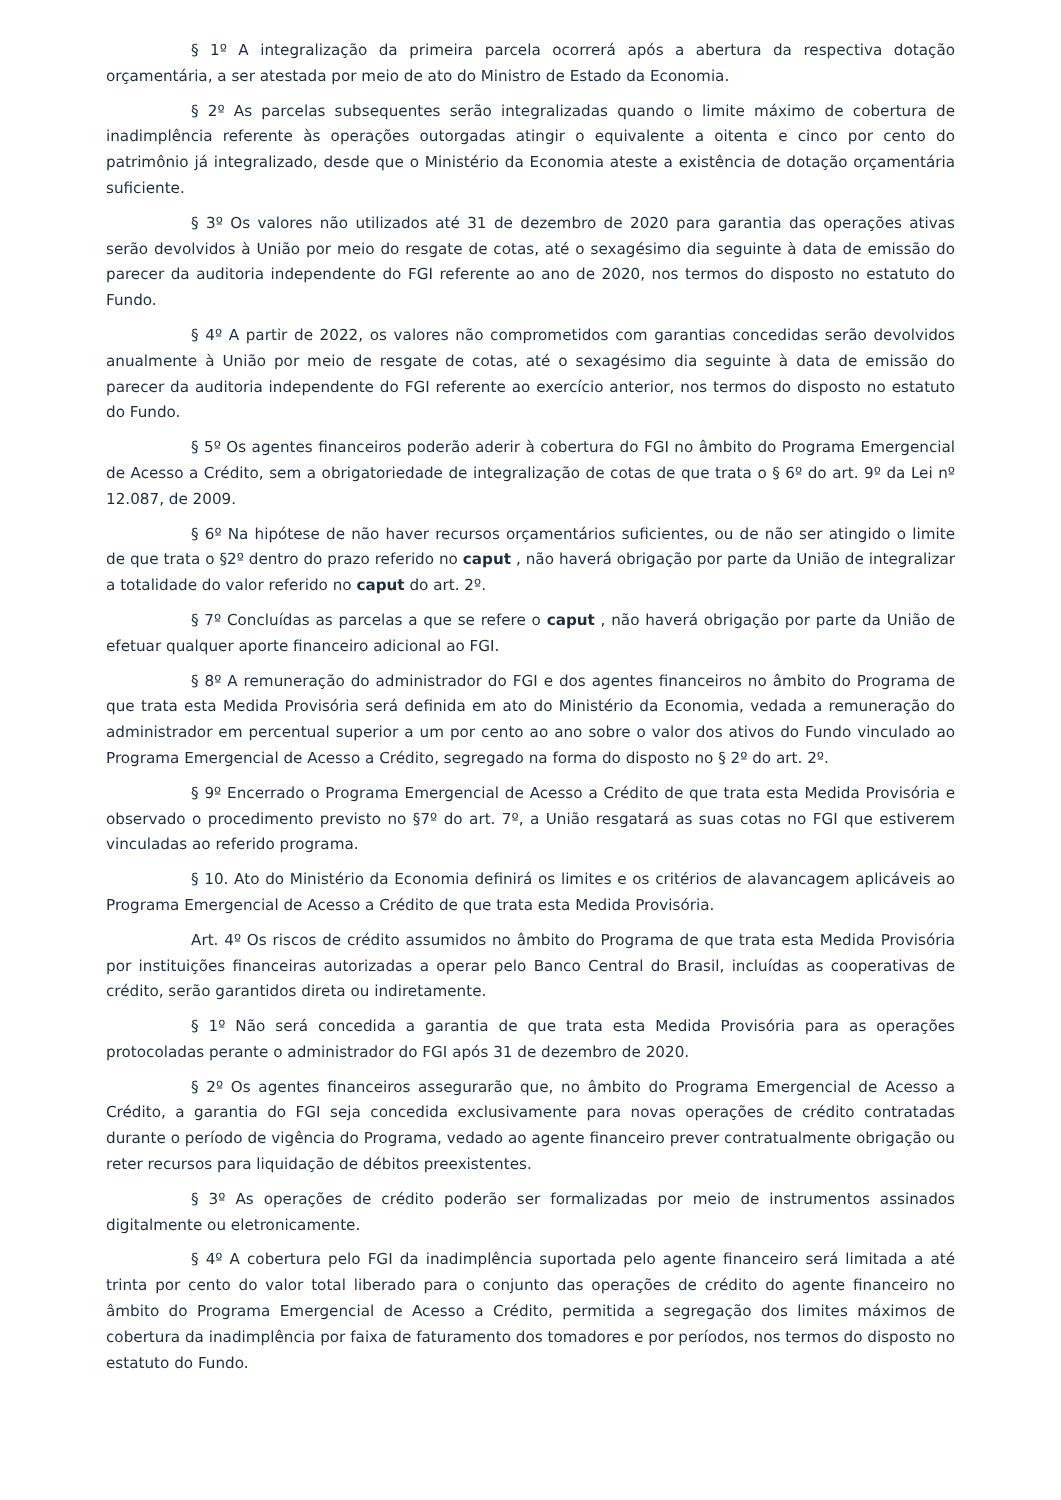§ 1º A integralização da primeira parcela ocorrerá após a abertura da respectiva dotação orçamentária, a ser atestada por meio de ato do Ministro de Estado da Economia.
§ 2º As parcelas subsequentes serão integralizadas quando o limite máximo de cobertura de inadimplência referente às operações outorgadas atingir o equivalente a oitenta e cinco por cento do patrimônio já integralizado, desde que o Ministério da Economia ateste a existência de dotação orçamentária suficiente.
§ 3º Os valores não utilizados até 31 de dezembro de 2020 para garantia das operações ativas serão devolvidos à União por meio do resgate de cotas, até o sexagésimo dia seguinte à data de emissão do parecer da auditoria independente do FGI referente ao ano de 2020, nos termos do disposto no estatuto do Fundo.
§ 4º A partir de 2022, os valores não comprometidos com garantias concedidas serão devolvidos anualmente à União por meio de resgate de cotas, até o sexagésimo dia seguinte à data de emissão do parecer da auditoria independente do FGI referente ao exercício anterior, nos termos do disposto no estatuto do Fundo.
§ 5º Os agentes financeiros poderão aderir à cobertura do FGI no âmbito do Programa Emergencial de Acesso a Crédito, sem a obrigatoriedade de integralização de cotas de que trata o § 6º do art. 9º da Lei nº 12.087, de 2009.
§ 6º Na hipótese de não haver recursos orçamentários suficientes, ou de não ser atingido o limite de que trata o §2º dentro do prazo referido no caput , não haverá obrigação por parte da União de integralizar a totalidade do valor referido no caput do art. 2º.
§ 7º Concluídas as parcelas a que se refere o caput , não haverá obrigação por parte da União de efetuar qualquer aporte financeiro adicional ao FGI.
§ 8º A remuneração do administrador do FGI e dos agentes financeiros no âmbito do Programa de que trata esta Medida Provisória será definida em ato do Ministério da Economia, vedada a remuneração do administrador em percentual superior a um por cento ao ano sobre o valor dos ativos do Fundo vinculado ao Programa Emergencial de Acesso a Crédito, segregado na forma do disposto no § 2º do art. 2º.
§ 9º Encerrado o Programa Emergencial de Acesso a Crédito de que trata esta Medida Provisória e observado o procedimento previsto no §7º do art. 7º, a União resgatará as suas cotas no FGI que estiverem vinculadas ao referido programa.
§ 10. Ato do Ministério da Economia definirá os limites e os critérios de alavancagem aplicáveis ao Programa Emergencial de Acesso a Crédito de que trata esta Medida Provisória.
Art. 4º Os riscos de crédito assumidos no âmbito do Programa de que trata esta Medida Provisória por instituições financeiras autorizadas a operar pelo Banco Central do Brasil, incluídas as cooperativas de crédito, serão garantidos direta ou indiretamente.
§ 1º Não será concedida a garantia de que trata esta Medida Provisória para as operações protocoladas perante o administrador do FGI após 31 de dezembro de 2020.
§ 2º Os agentes financeiros assegurarão que, no âmbito do Programa Emergencial de Acesso a Crédito, a garantia do FGI seja concedida exclusivamente para novas operações de crédito contratadas durante o período de vigência do Programa, vedado ao agente financeiro prever contratualmente obrigação ou reter recursos para liquidação de débitos preexistentes.
§ 3º As operações de crédito poderão ser formalizadas por meio de instrumentos assinados digitalmente ou eletronicamente.
§ 4º A cobertura pelo FGI da inadimplência suportada pelo agente financeiro será limitada a até trinta por cento do valor total liberado para o conjunto das operações de crédito do agente financeiro no âmbito do Programa Emergencial de Acesso a Crédito, permitida a segregação dos limites máximos de cobertura da inadimplência por faixa de faturamento dos tomadores e por períodos, nos termos do disposto no estatuto do Fundo.